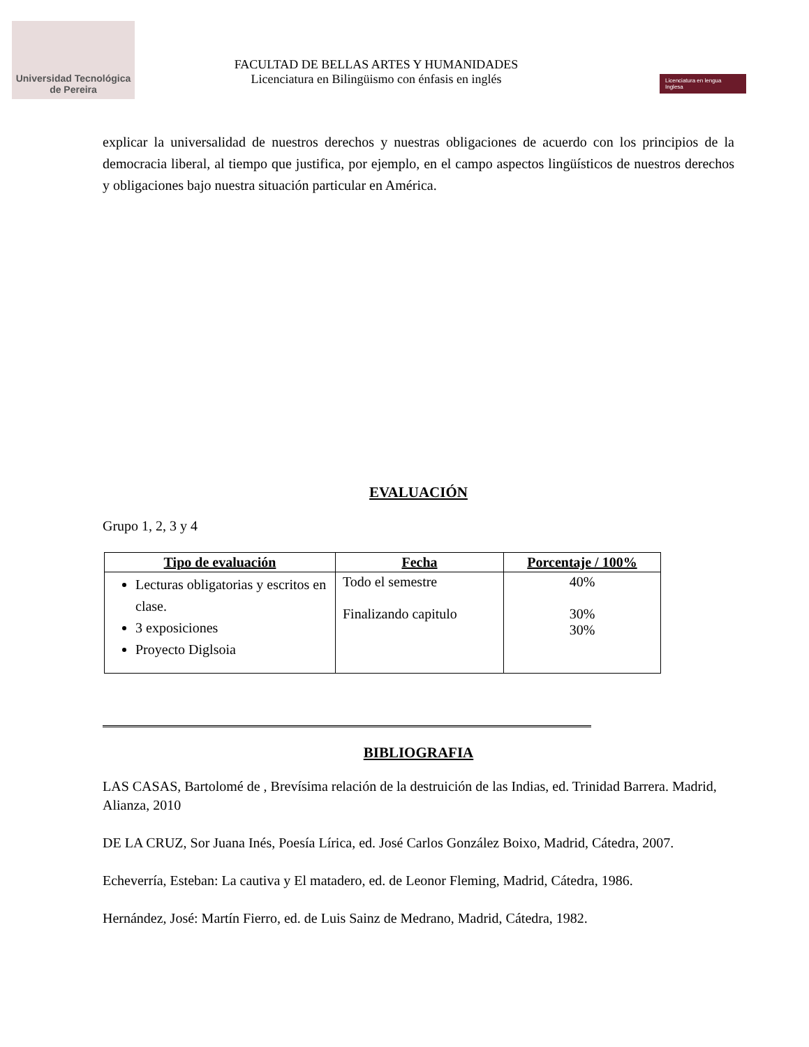Universidad Tecnológica
de Pereira
FACULTAD DE BELLAS ARTES Y HUMANIDADES
Licenciatura en Bilingüismo con énfasis en inglés
Licenciatura en lengua Inglesa
explicar la universalidad de nuestros derechos y nuestras obligaciones de acuerdo con los principios de la democracia liberal, al tiempo que justifica, por ejemplo, en el campo aspectos lingüísticos de nuestros derechos y obligaciones bajo nuestra situación particular en América.
EVALUACIÓN
Grupo 1, 2, 3 y 4
| Tipo de evaluación | Fecha | Porcentaje / 100% |
| --- | --- | --- |
| Lecturas obligatorias y escritos en clase. 3 exposiciones Proyecto Diglsoia | Todo el semestre Finalizando capitulo | 40% 30% 30% |
BIBLIOGRAFIA
LAS CASAS, Bartolomé de , Brevísima relación de la destruición de las Indias, ed. Trinidad Barrera. Madrid, Alianza, 2010
DE LA CRUZ, Sor Juana Inés, Poesía Lírica, ed. José Carlos González Boixo, Madrid, Cátedra, 2007.
Echeverría, Esteban: La cautiva y El matadero, ed. de Leonor Fleming, Madrid, Cátedra, 1986.
Hernández, José: Martín Fierro, ed. de Luis Sainz de Medrano, Madrid, Cátedra, 1982.